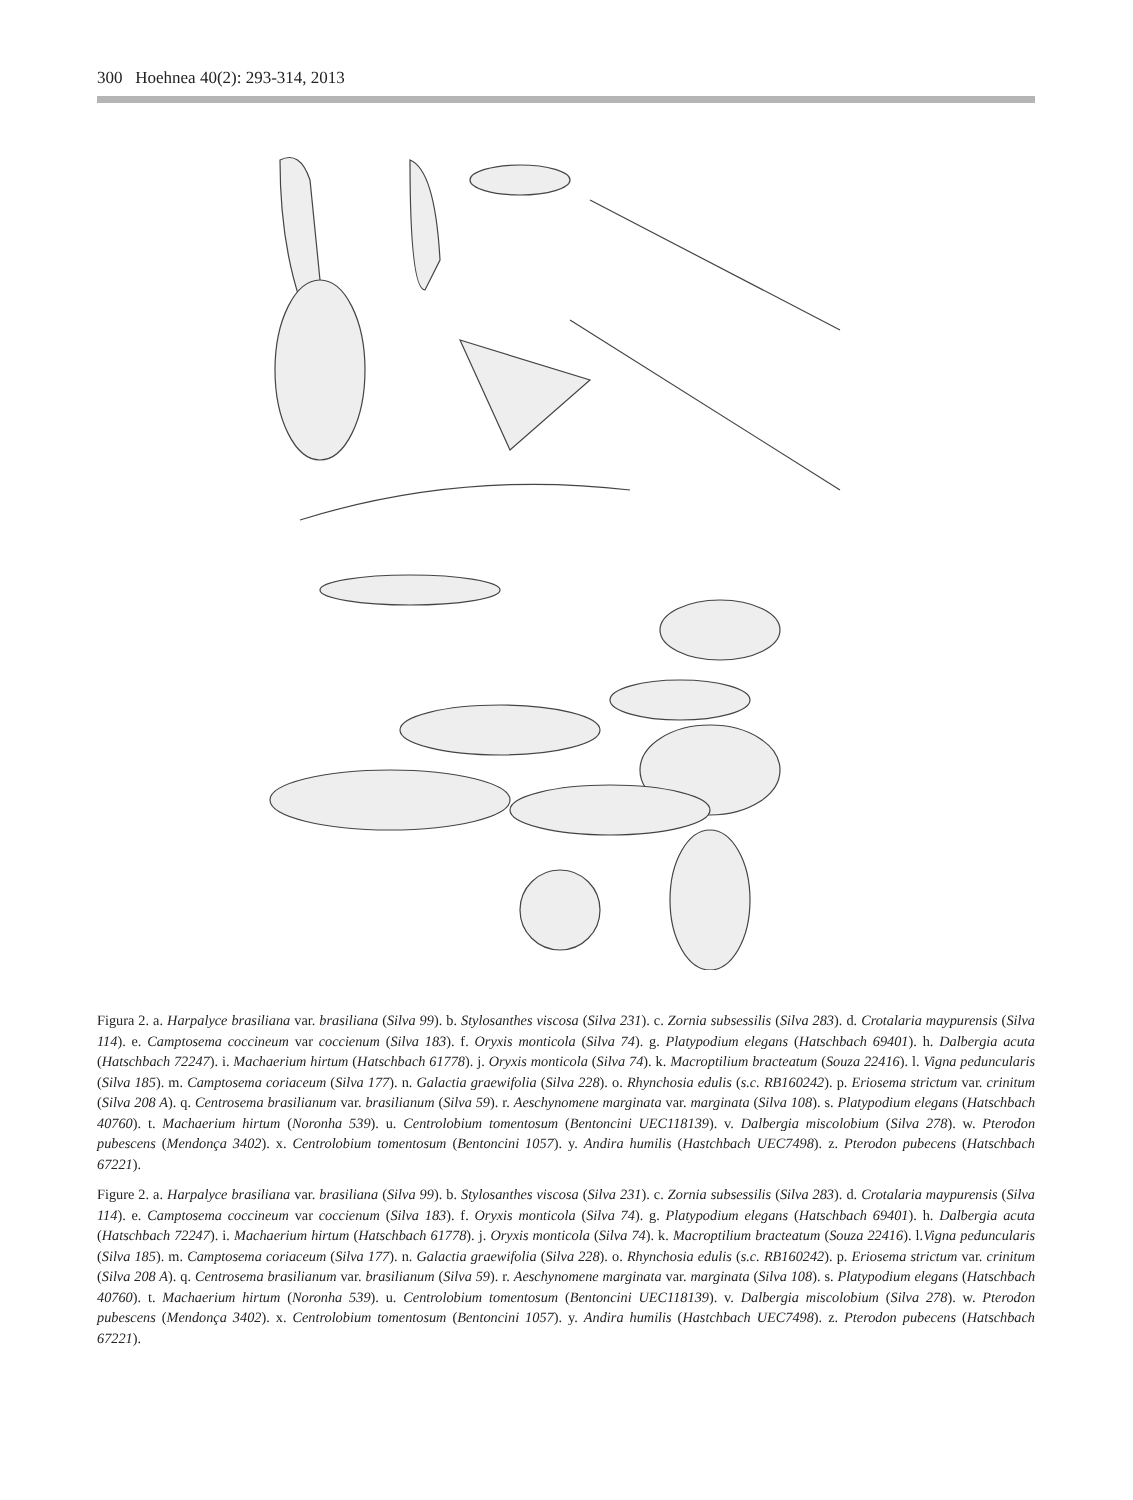300 Hoehnea 40(2): 293-314, 2013
Figura 2. a. Harpalyce brasiliana var. brasiliana (Silva 99). b. Stylosanthes viscosa (Silva 231). c. Zornia subsessilis (Silva 283). d. Crotalaria maypurensis (Silva 114). e. Camptosema coccineum var coccienum (Silva 183). f. Oryxis monticola (Silva 74). g. Platypodium elegans (Hatschbach 69401). h. Dalbergia acuta (Hatschbach 72247). i. Machaerium hirtum (Hatschbach 61778). j. Oryxis monticola (Silva 74). k. Macroptilium bracteatum (Souza 22416). l. Vigna peduncularis (Silva 185). m. Camptosema coriaceum (Silva 177). n. Galactia graewifolia (Silva 228). o. Rhynchosia edulis (s.c. RB160242). p. Eriosema strictum var. crinitum (Silva 208 A). q. Centrosema brasilianum var. brasilianum (Silva 59). r. Aeschynomene marginata var. marginata (Silva 108). s. Platypodium elegans (Hatschbach 40760). t. Machaerium hirtum (Noronha 539). u. Centrolobium tomentosum (Bentoncini UEC118139). v. Dalbergia miscolobium (Silva 278). w. Pterodon pubescens (Mendonça 3402). x. Centrolobium tomentosum (Bentoncini 1057). y. Andira humilis (Hastchbach UEC7498). z. Pterodon pubecens (Hatschbach 67221).
Figure 2. a. Harpalyce brasiliana var. brasiliana (Silva 99). b. Stylosanthes viscosa (Silva 231). c. Zornia subsessilis (Silva 283). d. Crotalaria maypurensis (Silva 114). e. Camptosema coccineum var coccienum (Silva 183). f. Oryxis monticola (Silva 74). g. Platypodium elegans (Hatschbach 69401). h. Dalbergia acuta (Hatschbach 72247). i. Machaerium hirtum (Hatschbach 61778). j. Oryxis monticola (Silva 74). k. Macroptilium bracteatum (Souza 22416). l.Vigna peduncularis (Silva 185). m. Camptosema coriaceum (Silva 177). n. Galactia graewifolia (Silva 228). o. Rhynchosia edulis (s.c. RB160242). p. Eriosema strictum var. crinitum (Silva 208 A). q. Centrosema brasilianum var. brasilianum (Silva 59). r. Aeschynomene marginata var. marginata (Silva 108). s. Platypodium elegans (Hatschbach 40760). t. Machaerium hirtum (Noronha 539). u. Centrolobium tomentosum (Bentoncini UEC118139). v. Dalbergia miscolobium (Silva 278). w. Pterodon pubescens (Mendonça 3402). x. Centrolobium tomentosum (Bentoncini 1057). y. Andira humilis (Hastchbach UEC7498). z. Pterodon pubecens (Hatschbach 67221).